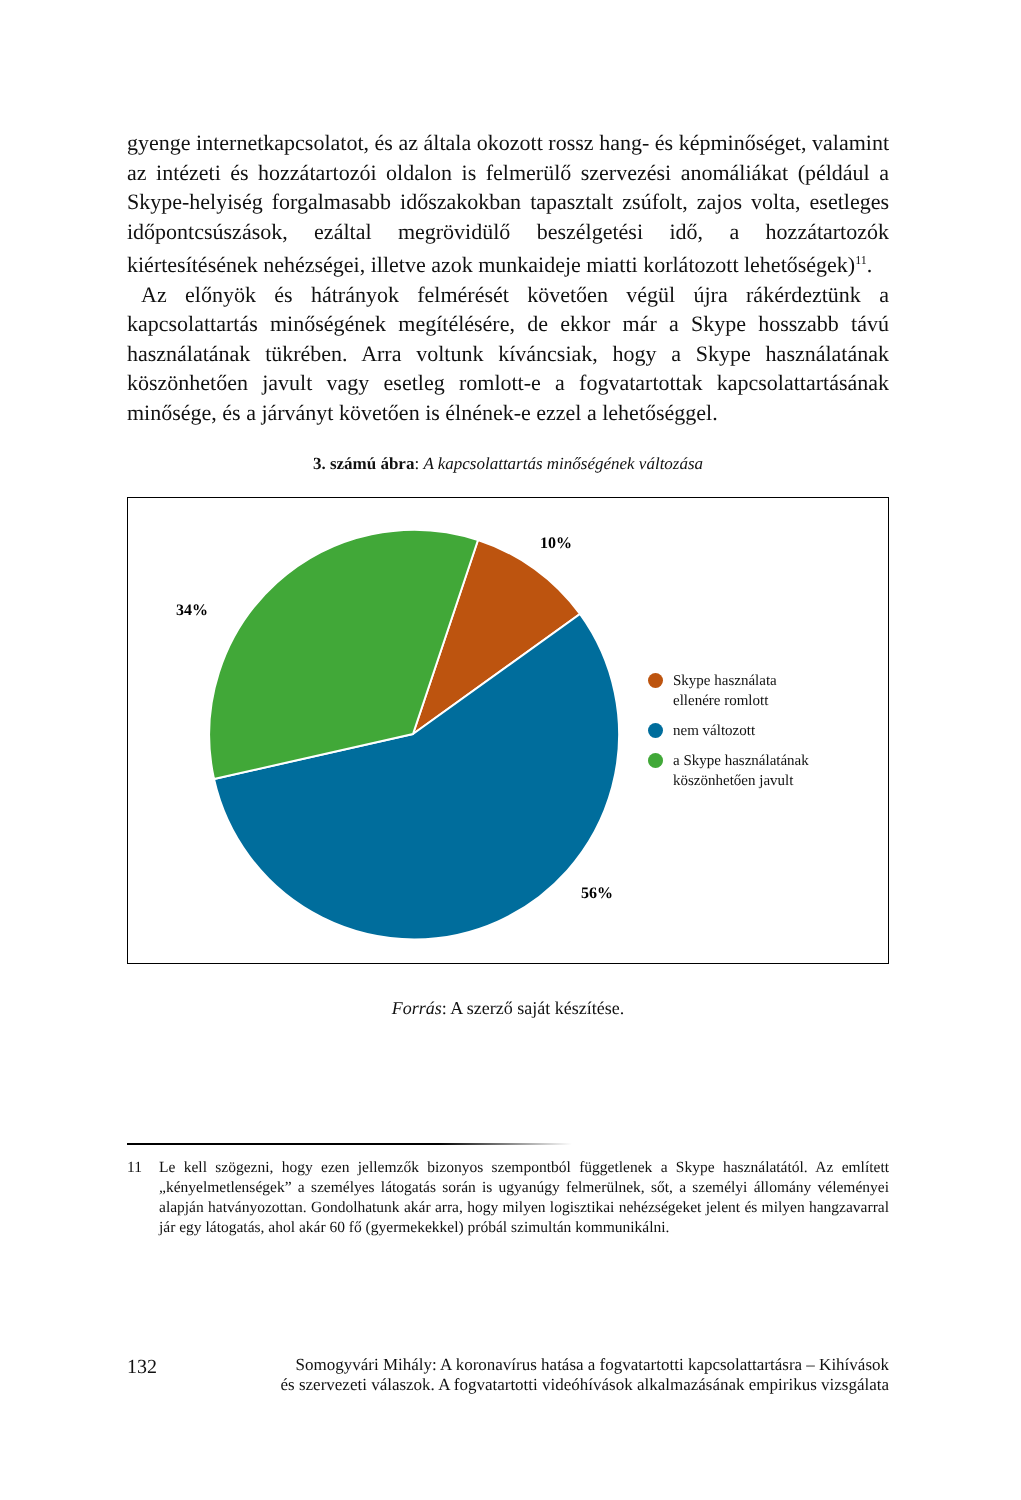gyenge internetkapcsolatot, és az általa okozott rossz hang- és képminőséget, valamint az intézeti és hozzátartozói oldalon is felmerülő szervezési anomáliákat (például a Skype-helyiség forgalmasabb időszakokban tapasztalt zsúfolt, zajos volta, esetleges időpontcsúszások, ezáltal megrövidülő beszélgetési idő, a hozzátartozók kiértesítésének nehézségei, illetve azok munkaideje miatti korlátozott lehetőségek)<sup>11</sup>.
Az előnyök és hátrányok felmérését követően végül újra rákérdeztünk a kapcsolattartás minőségének megítélésére, de ekkor már a Skype hosszabb távú használatának tükrében. Arra voltunk kíváncsiak, hogy a Skype használatának köszönhetően javult vagy esetleg romlott-e a fogvatartottak kapcsolattartásának minősége, és a járványt követően is élnének-e ezzel a lehetőséggel.
3. számú ábra: A kapcsolattartás minőségének változása
10%
34%
56%
Skype használata
ellenére romlott
nem változott
a Skype használatának
köszönhetően javult
Forrás: A szerző saját készítése.
11 Le kell szögezni, hogy ezen jellemzők bizonyos szempontból függetlenek a Skype használatától. Az említett „kényelmetlenségek” a személyes látogatás során is ugyanúgy felmerülnek, sőt, a személyi állomány véleményei alapján hatványozottan. Gondolhatunk akár arra, hogy milyen logisztikai nehézségeket jelent és milyen hangzavarral jár egy látogatás, ahol akár 60 fő (gyermekekkel) próbál szimultán kommunikálni.
132 Somogyvári Mihály: A koronavírus hatása a fogvatartotti kapcsolattartásra – Kihívások
és szervezeti válaszok. A fogvatartotti videóhívások alkalmazásának empirikus vizsgálata